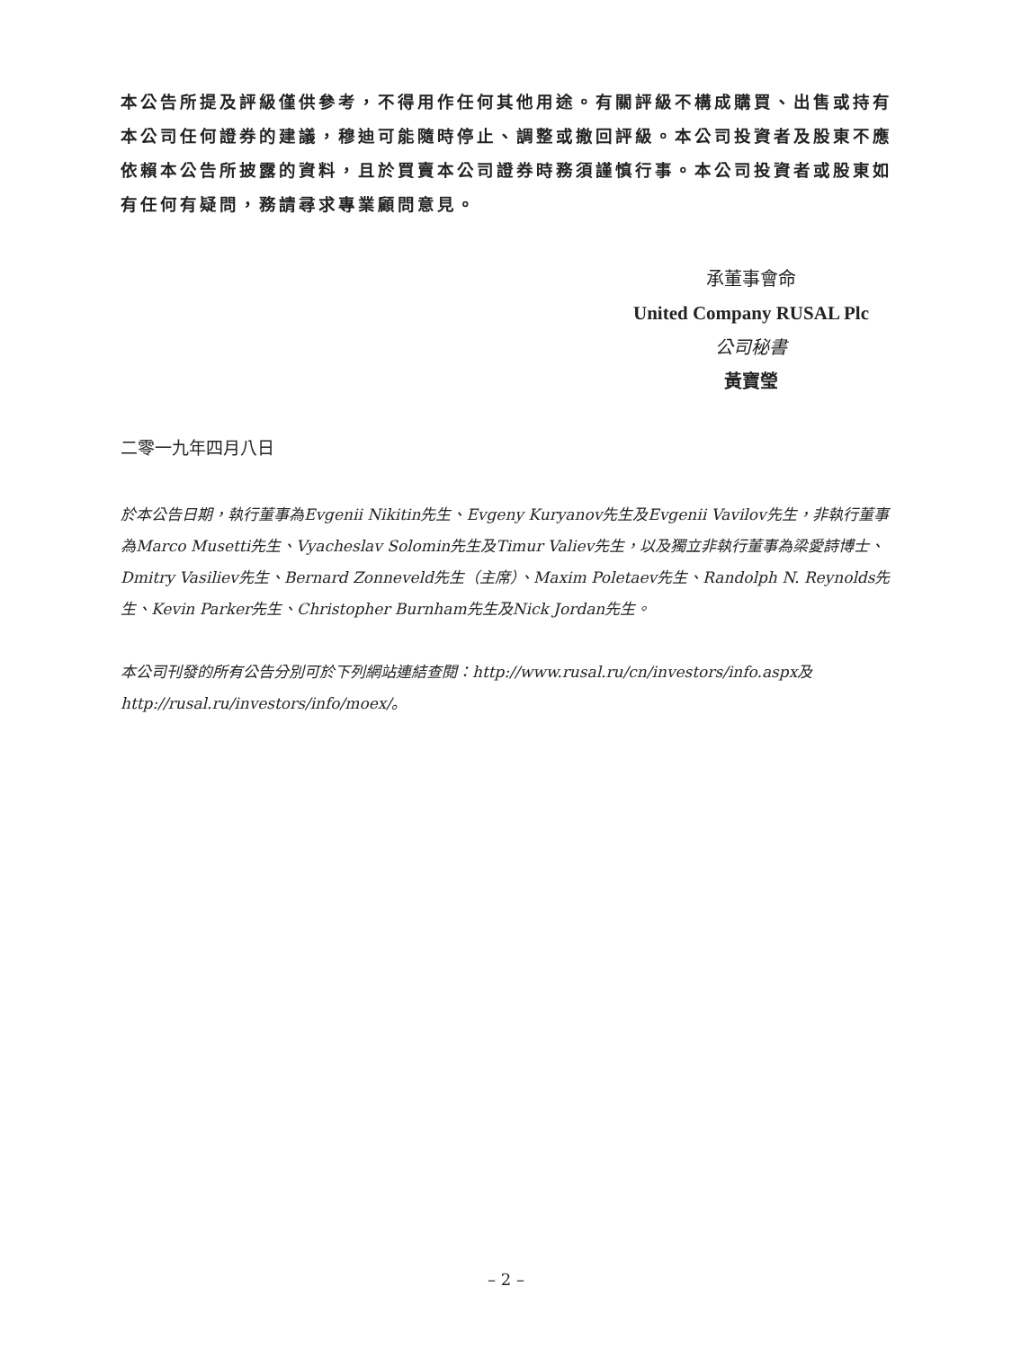本公告所提及評級僅供參考，不得用作任何其他用途。有關評級不構成購買、出售或持有本公司任何證券的建議，穆迪可能隨時停止、調整或撤回評級。本公司投資者及股東不應依賴本公告所披露的資料，且於買賣本公司證券時務須謹慎行事。本公司投資者或股東如有任何有疑問，務請尋求專業顧問意見。
承董事會命
United Company RUSAL Plc
公司秘書
黃寶瑩
二零一九年四月八日
於本公告日期，執行董事為Evgenii Nikitin先生、Evgeny Kuryanov先生及Evgenii Vavilov先生，非執行董事為Marco Musetti先生、Vyacheslav Solomin先生及Timur Valiev先生，以及獨立非執行董事為梁愛詩博士、Dmitry Vasiliev先生、Bernard Zonneveld先生（主席）、Maxim Poletaev先生、Randolph N. Reynolds先生、Kevin Parker先生、Christopher Burnham先生及Nick Jordan先生。
本公司刊發的所有公告分別可於下列網站連結查閱：http://www.rusal.ru/cn/investors/info.aspx及http://rusal.ru/investors/info/moex/。
– 2 –